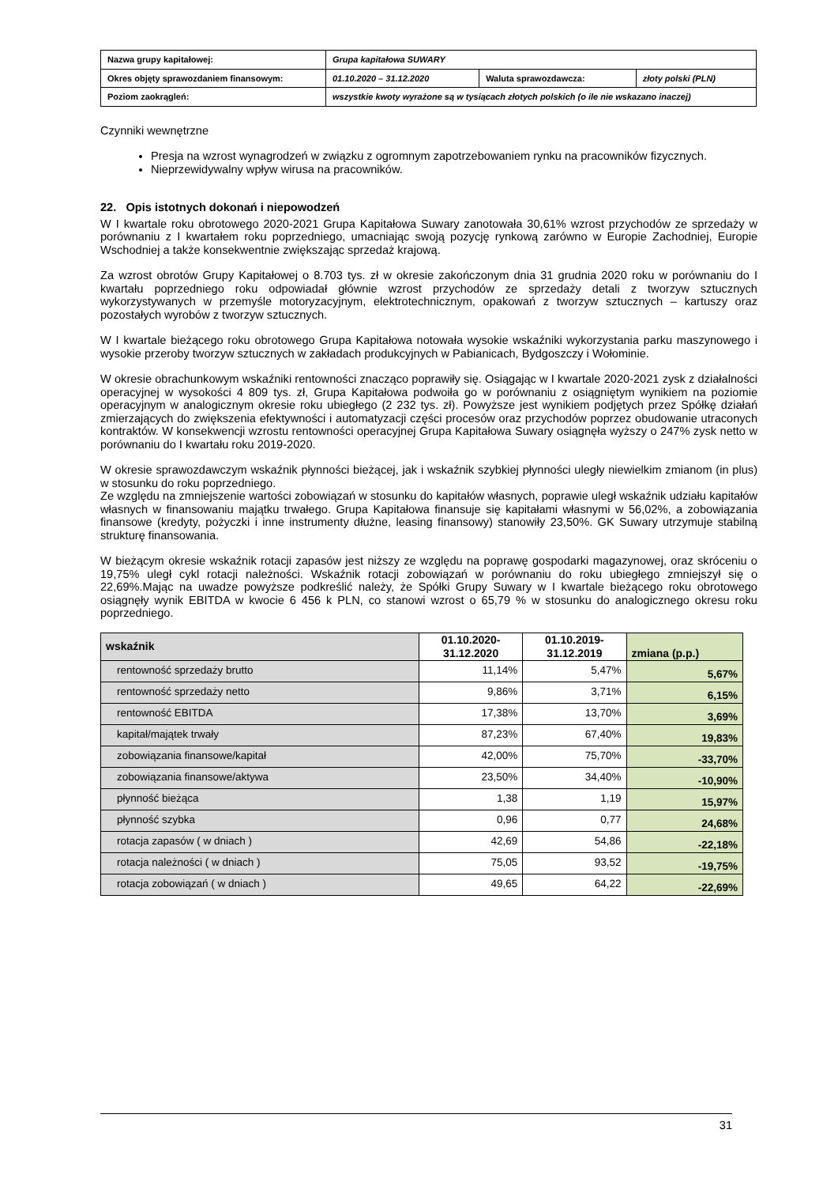| Nazwa grupy kapitałowej: | Grupa kapitałowa SUWARY | | |
| Okres objęty sprawozdaniem finansowym: | 01.10.2020 – 31.12.2020 | Waluta sprawozdawcza: | złoty polski (PLN) |
| Poziom zaokrągleń: | wszystkie kwoty wyrażone są w tysiącach złotych polskich (o ile nie wskazano inaczej) | | |
Czynniki wewnętrzne
Presja na wzrost wynagrodzeń w związku z ogromnym zapotrzebowaniem rynku na pracowników fizycznych.
Nieprzewidywalny wpływ wirusa na pracowników.
22. Opis istotnych dokonań i niepowodzeń
W I kwartale roku obrotowego 2020-2021 Grupa Kapitałowa Suwary zanotowała 30,61% wzrost przychodów ze sprzedaży w porównaniu z I kwartałem roku poprzedniego, umacniając swoją pozycję rynkową zarówno w Europie Zachodniej, Europie Wschodniej a także konsekwentnie zwiększając sprzedaż krajową.
Za wzrost obrotów Grupy Kapitałowej o 8.703 tys. zł w okresie zakończonym dnia 31 grudnia 2020 roku w porównaniu do I kwartału poprzedniego roku odpowiadał głównie wzrost przychodów ze sprzedaży detali z tworzyw sztucznych wykorzystywanych w przemyśle motoryzacyjnym, elektrotechnicznym, opakowań z tworzyw sztucznych – kartuszy oraz pozostałych wyrobów z tworzyw sztucznych.
W I kwartale bieżącego roku obrotowego Grupa Kapitałowa notowała wysokie wskaźniki wykorzystania parku maszynowego i wysokie przeroby tworzyw sztucznych w zakładach produkcyjnych w Pabianicach, Bydgoszczy i Wołominie.
W okresie obrachunkowym wskaźniki rentowności znacząco poprawiły się. Osiągając w I kwartale 2020-2021 zysk z działalności operacyjnej w wysokości 4 809 tys. zł, Grupa Kapitałowa podwoiła go w porównaniu z osiągniętym wynikiem na poziomie operacyjnym w analogicznym okresie roku ubiegłego (2 232 tys. zł). Powyższe jest wynikiem podjętych przez Spółkę działań zmierzających do zwiększenia efektywności i automatyzacji części procesów oraz przychodów poprzez obudowanie utraconych kontraktów. W konsekwencji wzrostu rentowności operacyjnej Grupa Kapitałowa Suwary osiągnęła wyższy o 247% zysk netto w porównaniu do I kwartału roku 2019-2020.
W okresie sprawozdawczym wskaźnik płynności bieżącej, jak i wskaźnik szybkiej płynności uległy niewielkim zmianom (in plus) w stosunku do roku poprzedniego.
Ze względu na zmniejszenie wartości zobowiązań w stosunku do kapitałów własnych, poprawie uległ wskaźnik udziału kapitałów własnych w finansowaniu majątku trwałego. Grupa Kapitałowa finansuje się kapitałami własnymi w 56,02%, a zobowiązania finansowe (kredyty, pożyczki i inne instrumenty dłużne, leasing finansowy) stanowiły 23,50%. GK Suwary utrzymuje stabilną strukturę finansowania.
W bieżącym okresie wskaźnik rotacji zapasów jest niższy ze względu na poprawę gospodarki magazynowej, oraz skróceniu o 19,75% uległ cykl rotacji należności. Wskaźnik rotacji zobowiązań w porównaniu do roku ubiegłego zmniejszył się o 22,69%.Mając na uwadze powyższe podkreślić należy, że Spółki Grupy Suwary w I kwartale bieżącego roku obrotowego osiągnęły wynik EBITDA w kwocie 6 456 k PLN, co stanowi wzrost o 65,79 % w stosunku do analogicznego okresu roku poprzedniego.
| wskaźnik | 01.10.2020- 31.12.2020 | 01.10.2019- 31.12.2019 | zmiana (p.p.) |
| --- | --- | --- | --- |
| rentowność sprzedaży brutto | 11,14% | 5,47% | 5,67% |
| rentowność sprzedaży netto | 9,86% | 3,71% | 6,15% |
| rentowność EBITDA | 17,38% | 13,70% | 3,69% |
| kapitał/majątek trwały | 87,23% | 67,40% | 19,83% |
| zobowiązania finansowe/kapitał | 42,00% | 75,70% | -33,70% |
| zobowiązania finansowe/aktywa | 23,50% | 34,40% | -10,90% |
| płynność bieżąca | 1,38 | 1,19 | 15,97% |
| płynność szybka | 0,96 | 0,77 | 24,68% |
| rotacja zapasów ( w dniach ) | 42,69 | 54,86 | -22,18% |
| rotacja należności ( w dniach ) | 75,05 | 93,52 | -19,75% |
| rotacja zobowiązań ( w dniach ) | 49,65 | 64,22 | -22,69% |
31